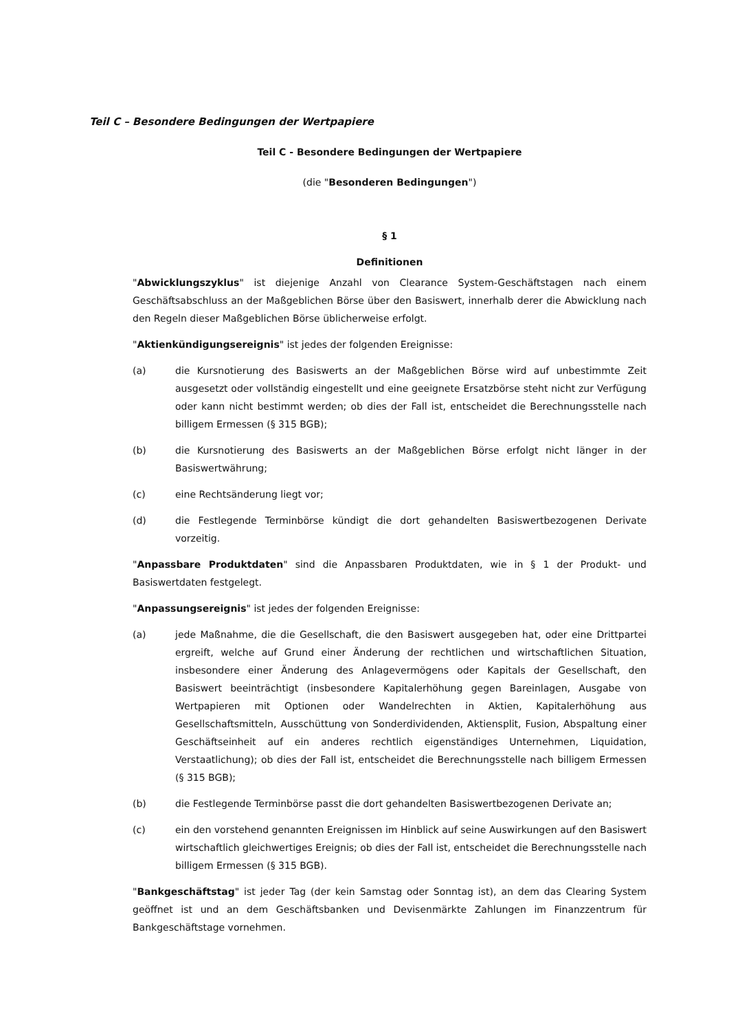Teil C – Besondere Bedingungen der Wertpapiere
Teil C - Besondere Bedingungen der Wertpapiere
(die "Besonderen Bedingungen")
§ 1
Definitionen
"Abwicklungszyklus" ist diejenige Anzahl von Clearance System-Geschäftstagen nach einem Geschäftsabschluss an der Maßgeblichen Börse über den Basiswert, innerhalb derer die Abwicklung nach den Regeln dieser Maßgeblichen Börse üblicherweise erfolgt.
"Aktienkündigungsereignis" ist jedes der folgenden Ereignisse:
(a) die Kursnotierung des Basiswerts an der Maßgeblichen Börse wird auf unbestimmte Zeit ausgesetzt oder vollständig eingestellt und eine geeignete Ersatzbörse steht nicht zur Verfügung oder kann nicht bestimmt werden; ob dies der Fall ist, entscheidet die Berechnungsstelle nach billigem Ermessen (§ 315 BGB);
(b) die Kursnotierung des Basiswerts an der Maßgeblichen Börse erfolgt nicht länger in der Basiswertwährung;
(c) eine Rechtsänderung liegt vor;
(d) die Festlegende Terminbörse kündigt die dort gehandelten Basiswertbezogenen Derivate vorzeitig.
"Anpassbare Produktdaten" sind die Anpassbaren Produktdaten, wie in § 1 der Produkt- und Basiswertdaten festgelegt.
"Anpassungsereignis" ist jedes der folgenden Ereignisse:
(a) jede Maßnahme, die die Gesellschaft, die den Basiswert ausgegeben hat, oder eine Drittpartei ergreift, welche auf Grund einer Änderung der rechtlichen und wirtschaftlichen Situation, insbesondere einer Änderung des Anlagevermögens oder Kapitals der Gesellschaft, den Basiswert beeinträchtigt (insbesondere Kapitalerhöhung gegen Bareinlagen, Ausgabe von Wertpapieren mit Optionen oder Wandelrechten in Aktien, Kapitalerhöhung aus Gesellschaftsmitteln, Ausschüttung von Sonderdividenden, Aktiensplit, Fusion, Abspaltung einer Geschäftseinheit auf ein anderes rechtlich eigenständiges Unternehmen, Liquidation, Verstaatlichung); ob dies der Fall ist, entscheidet die Berechnungsstelle nach billigem Ermessen (§ 315 BGB);
(b) die Festlegende Terminbörse passt die dort gehandelten Basiswertbezogenen Derivate an;
(c) ein den vorstehend genannten Ereignissen im Hinblick auf seine Auswirkungen auf den Basiswert wirtschaftlich gleichwertiges Ereignis; ob dies der Fall ist, entscheidet die Berechnungsstelle nach billigem Ermessen (§ 315 BGB).
"Bankgeschäftstag" ist jeder Tag (der kein Samstag oder Sonntag ist), an dem das Clearing System geöffnet ist und an dem Geschäftsbanken und Devisenmärkte Zahlungen im Finanzzentrum für Bankgeschäftstage vornehmen.